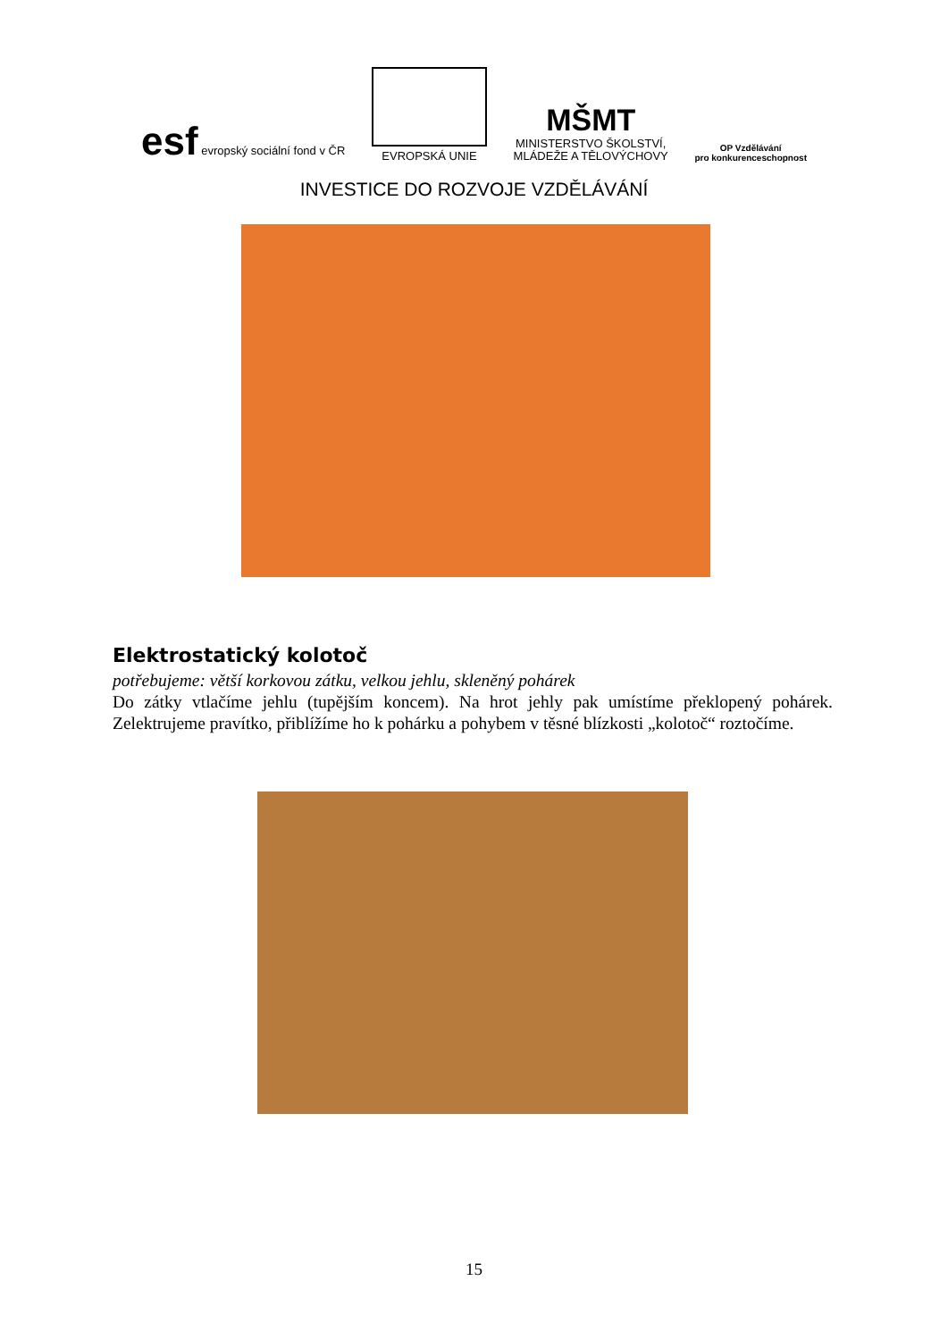esf evropský sociální fond v ČR
EVROPSKÁ UNIE
MŠMT
MINISTERSTVO ŠKOLSTVÍ,
MLÁDEŽE A TĚLOVÝCHOVY
OP Vzdělávání
pro konkurenceschopnost
INVESTICE DO ROZVOJE VZDĚLÁVÁNÍ
Elektrostatický kolotoč
potřebujeme: větší korkovou zátku, velkou jehlu, skleněný pohárek
Do zátky vtlačíme jehlu (tupějším koncem). Na hrot jehly pak umístíme překlopený pohárek. Zelektrujeme pravítko, přiblížíme ho k pohárku a pohybem v těsné blízkosti „kolotoč“ roztočíme.
15